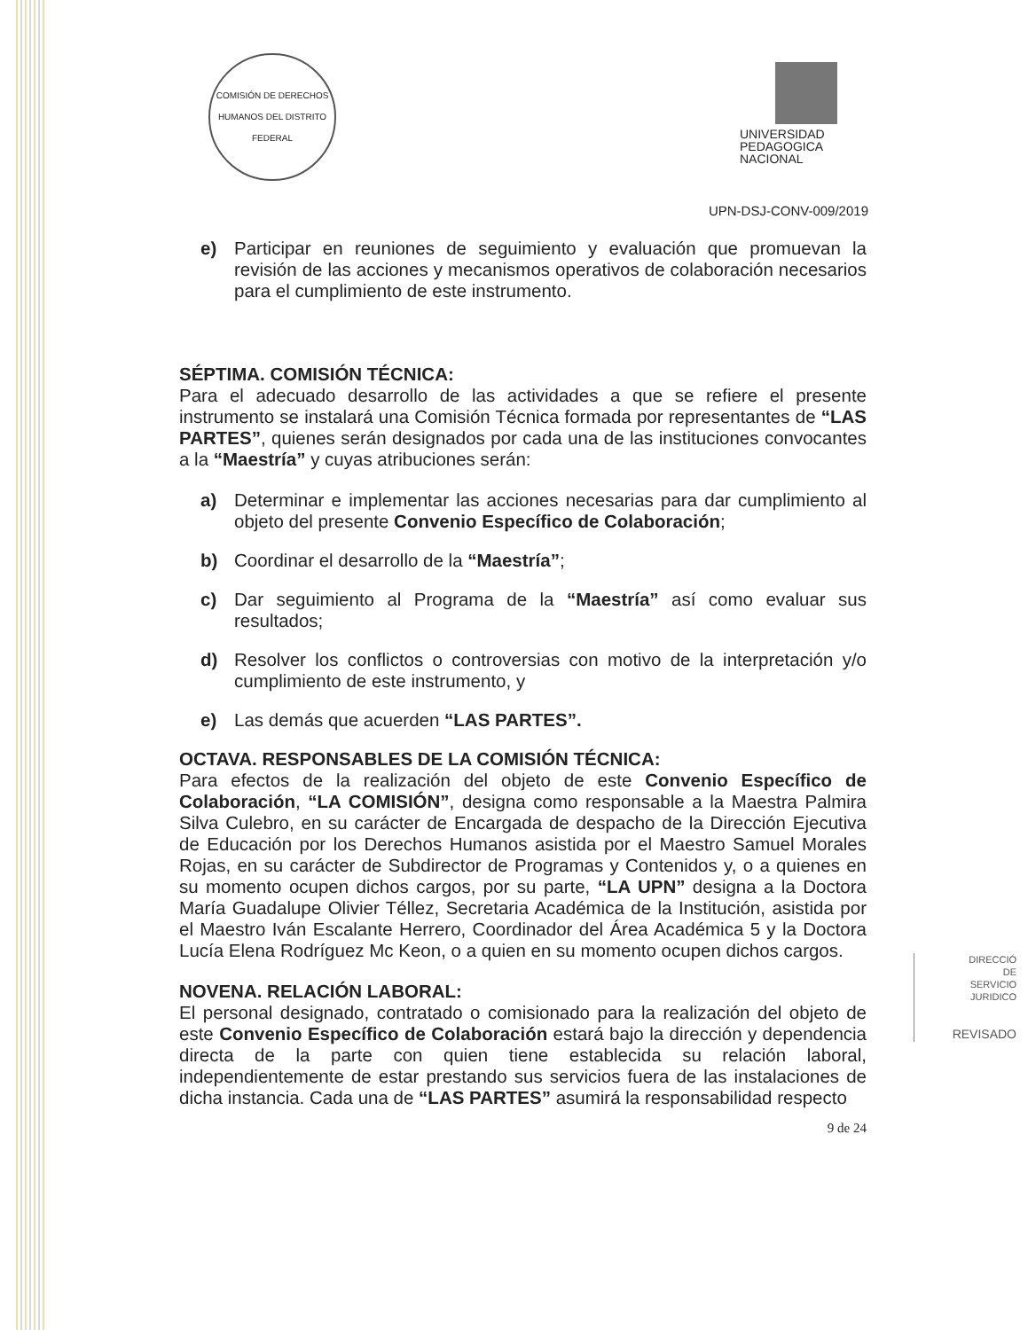COMISIÓN DE DERECHOS HUMANOS DEL DISTRITO FEDERAL
UNIVERSIDAD
PEDAGOGICA
NACIONAL
UPN-DSJ-CONV-009/2019
e) Participar en reuniones de seguimiento y evaluación que promuevan la revisión de las acciones y mecanismos operativos de colaboración necesarios para el cumplimiento de este instrumento.
SÉPTIMA. COMISIÓN TÉCNICA:
Para el adecuado desarrollo de las actividades a que se refiere el presente instrumento se instalará una Comisión Técnica formada por representantes de “LAS PARTES”, quienes serán designados por cada una de las instituciones convocantes a la “Maestría” y cuyas atribuciones serán:
a) Determinar e implementar las acciones necesarias para dar cumplimiento al objeto del presente Convenio Específico de Colaboración;
b) Coordinar el desarrollo de la “Maestría”;
c) Dar seguimiento al Programa de la “Maestría” así como evaluar sus resultados;
d) Resolver los conflictos o controversias con motivo de la interpretación y/o cumplimiento de este instrumento, y
e) Las demás que acuerden “LAS PARTES”.
OCTAVA. RESPONSABLES DE LA COMISIÓN TÉCNICA:
Para efectos de la realización del objeto de este Convenio Específico de Colaboración, “LA COMISIÓN”, designa como responsable a la Maestra Palmira Silva Culebro, en su carácter de Encargada de despacho de la Dirección Ejecutiva de Educación por los Derechos Humanos asistida por el Maestro Samuel Morales Rojas, en su carácter de Subdirector de Programas y Contenidos y, o a quienes en su momento ocupen dichos cargos, por su parte, “LA UPN” designa a la Doctora María Guadalupe Olivier Téllez, Secretaria Académica de la Institución, asistida por el Maestro Iván Escalante Herrero, Coordinador del Área Académica 5 y la Doctora Lucía Elena Rodríguez Mc Keon, o a quien en su momento ocupen dichos cargos.
NOVENA. RELACIÓN LABORAL:
El personal designado, contratado o comisionado para la realización del objeto de este Convenio Específico de Colaboración estará bajo la dirección y dependencia directa de la parte con quien tiene establecida su relación laboral, independientemente de estar prestando sus servicios fuera de las instalaciones de dicha instancia. Cada una de “LAS PARTES” asumirá la responsabilidad respecto
9 de 24
DIRECCIÓ
DE
SERVICIO
JURIDICO
REVISADO